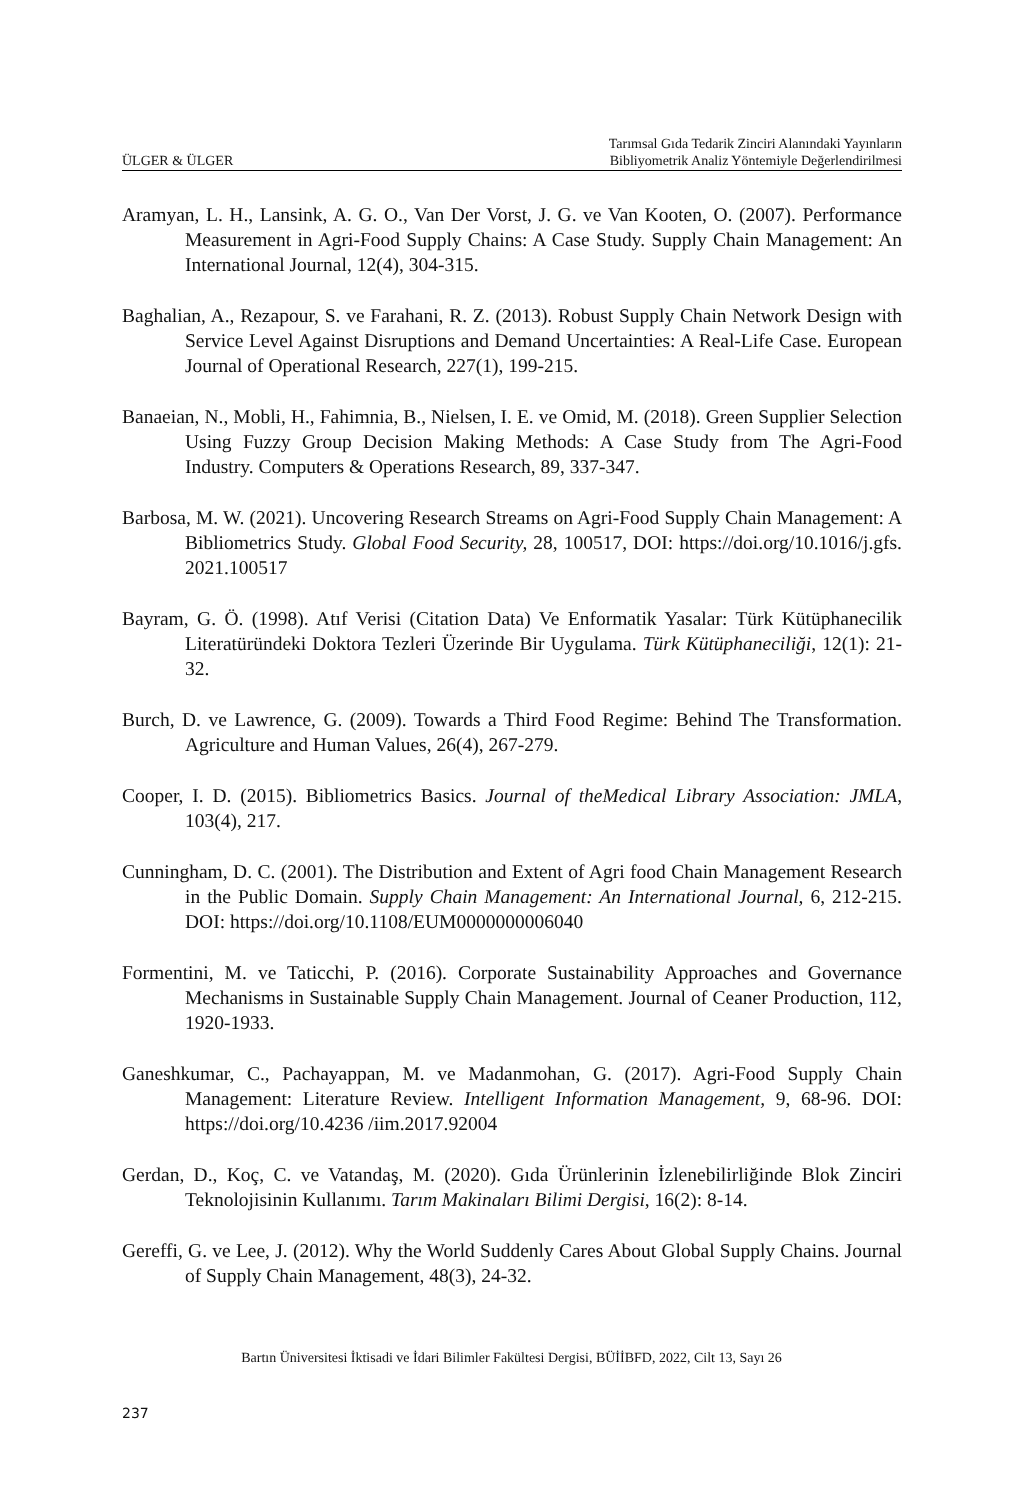ÜLGER & ÜLGER Tarımsal Gıda Tedarik Zinciri Alanındaki Yayınların
Bibliyometrik Analiz Yöntemiyle Değerlendirilmesi
Aramyan, L. H., Lansink, A. G. O., Van Der Vorst, J. G. ve Van Kooten, O. (2007). Performance Measurement in Agri-Food Supply Chains: A Case Study. Supply Chain Management: An International Journal, 12(4), 304-315.
Baghalian, A., Rezapour, S. ve Farahani, R. Z. (2013). Robust Supply Chain Network Design with Service Level Against Disruptions and Demand Uncertainties: A Real-Life Case. European Journal of Operational Research, 227(1), 199-215.
Banaeian, N., Mobli, H., Fahimnia, B., Nielsen, I. E. ve Omid, M. (2018). Green Supplier Selection Using Fuzzy Group Decision Making Methods: A Case Study from The Agri-Food Industry. Computers & Operations Research, 89, 337-347.
Barbosa, M. W. (2021). Uncovering Research Streams on Agri-Food Supply Chain Management: A Bibliometrics Study. Global Food Security, 28, 100517, DOI: https://doi.org/10.1016/j.gfs. 2021.100517
Bayram, G. Ö. (1998). Atıf Verisi (Citation Data) Ve Enformatik Yasalar: Türk Kütüphanecilik Literatüründeki Doktora Tezleri Üzerinde Bir Uygulama. Türk Kütüphaneciliği, 12(1): 21-32.
Burch, D. ve Lawrence, G. (2009). Towards a Third Food Regime: Behind The Transformation. Agriculture and Human Values, 26(4), 267-279.
Cooper, I. D. (2015). Bibliometrics Basics. Journal of theMedical Library Association: JMLA, 103(4), 217.
Cunningham, D. C. (2001). The Distribution and Extent of Agri food Chain Management Research in the Public Domain. Supply Chain Management: An International Journal, 6, 212-215. DOI: https://doi.org/10.1108/EUM0000000006040
Formentini, M. ve Taticchi, P. (2016). Corporate Sustainability Approaches and Governance Mechanisms in Sustainable Supply Chain Management. Journal of Ceaner Production, 112, 1920-1933.
Ganeshkumar, C., Pachayappan, M. ve Madanmohan, G. (2017). Agri-Food Supply Chain Management: Literature Review. Intelligent Information Management, 9, 68-96. DOI: https://doi.org/10.4236 /iim.2017.92004
Gerdan, D., Koç, C. ve Vatandaş, M. (2020). Gıda Ürünlerinin İzlenebilirliğinde Blok Zinciri Teknolojisinin Kullanımı. Tarım Makinaları Bilimi Dergisi, 16(2): 8-14.
Gereffi, G. ve Lee, J. (2012). Why the World Suddenly Cares About Global Supply Chains. Journal of Supply Chain Management, 48(3), 24-32.
Bartın Üniversitesi İktisadi ve İdari Bilimler Fakültesi Dergisi, BÜİİBFD, 2022, Cilt 13, Sayı 26
237